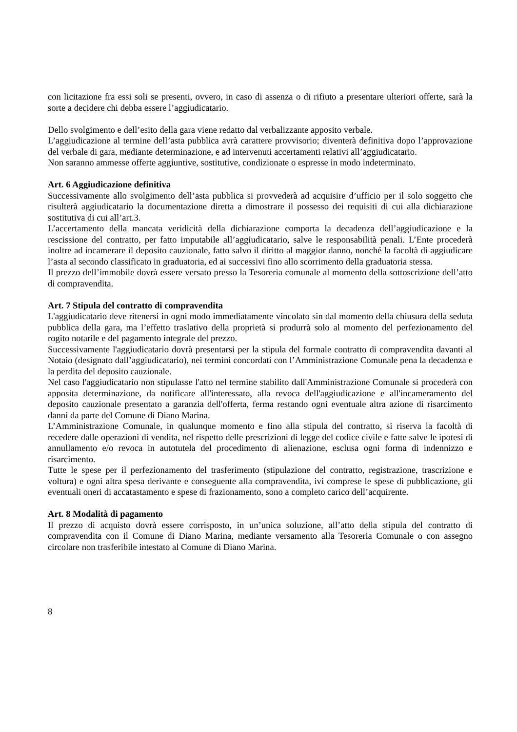con licitazione fra essi soli se presenti, ovvero, in caso di assenza o di rifiuto a presentare ulteriori offerte, sarà la sorte a decidere chi debba essere l’aggiudicatario.
Dello svolgimento e dell’esito della gara viene redatto dal verbalizzante apposito verbale.
L’aggiudicazione al termine dell’asta pubblica avrà carattere provvisorio; diventerà definitiva dopo l’approvazione del verbale di gara, mediante determinazione, e ad intervenuti accertamenti relativi all’aggiudicatario.
Non saranno ammesse offerte aggiuntive, sostitutive, condizionate o espresse in modo indeterminato.
Art. 6 Aggiudicazione definitiva
Successivamente allo svolgimento dell’asta pubblica si provvederà ad acquisire d’ufficio per il solo soggetto che risulterà aggiudicatario la documentazione diretta a dimostrare il possesso dei requisiti di cui alla dichiarazione sostitutiva di cui all’art.3.
L’accertamento della mancata veridicità della dichiarazione comporta la decadenza dell’aggiudicazione e la rescissione del contratto, per fatto imputabile all’aggiudicatario, salve le responsabilità penali. L’Ente procederà inoltre ad incamerare il deposito cauzionale, fatto salvo il diritto al maggior danno, nonché la facoltà di aggiudicare l’asta al secondo classificato in graduatoria, ed ai successivi fino allo scorrimento della graduatoria stessa.
Il prezzo dell’immobile dovrà essere versato presso la Tesoreria comunale al momento della sottoscrizione dell’atto di compravendita.
Art. 7 Stipula del contratto di compravendita
L'aggiudicatario deve ritenersi in ogni modo immediatamente vincolato sin dal momento della chiusura della seduta pubblica della gara, ma l’effetto traslativo della proprietà si produrrà solo al momento del perfezionamento del rogito notarile e del pagamento integrale del prezzo.
Successivamente l'aggiudicatario dovrà presentarsi per la stipula del formale contratto di compravendita davanti al Notaio (designato dall’aggiudicatario), nei termini concordati con l’Amministrazione Comunale pena la decadenza e la perdita del deposito cauzionale.
Nel caso l'aggiudicatario non stipulasse l'atto nel termine stabilito dall'Amministrazione Comunale si procederà con apposita determinazione, da notificare all'interessato, alla revoca dell'aggiudicazione e all'incameramento del deposito cauzionale presentato a garanzia dell'offerta, ferma restando ogni eventuale altra azione di risarcimento danni da parte del Comune di Diano Marina.
L’Amministrazione Comunale, in qualunque momento e fino alla stipula del contratto, si riserva la facoltà di recedere dalle operazioni di vendita, nel rispetto delle prescrizioni di legge del codice civile e fatte salve le ipotesi di annullamento e/o revoca in autotutela del procedimento di alienazione, esclusa ogni forma di indennizzo e risarcimento.
Tutte le spese per il perfezionamento del trasferimento (stipulazione del contratto, registrazione, trascrizione e voltura) e ogni altra spesa derivante e conseguente alla compravendita, ivi comprese le spese di pubblicazione, gli eventuali oneri di accatastamento e spese di frazionamento, sono a completo carico dell’acquirente.
Art. 8 Modalità di pagamento
Il prezzo di acquisto dovrà essere corrisposto, in un’unica soluzione, all’atto della stipula del contratto di compravendita con il Comune di Diano Marina, mediante versamento alla Tesoreria Comunale o con assegno circolare non trasferibile intestato al Comune di Diano Marina.
8